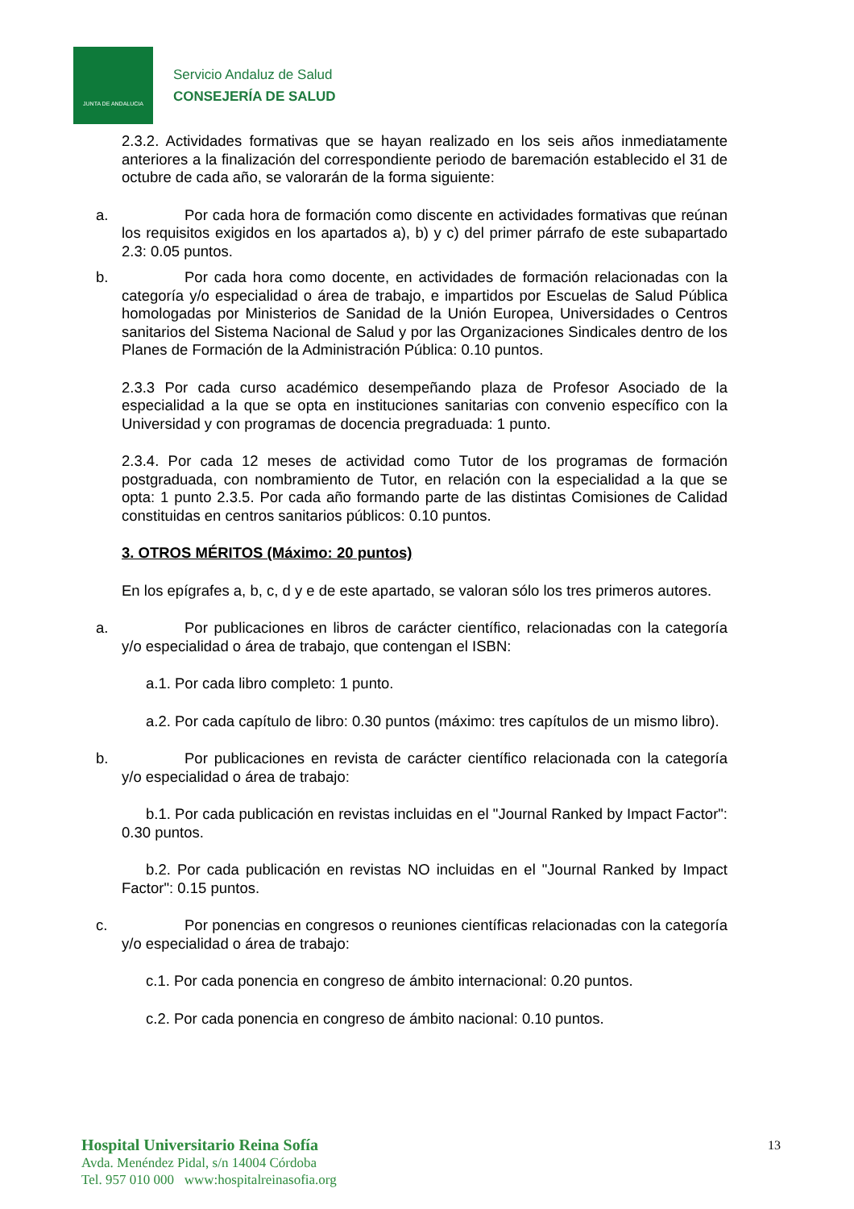JUNTA DE ANDALUCIA
Servicio Andaluz de Salud
CONSEJERÍA DE SALUD
2.3.2. Actividades formativas que se hayan realizado en los seis años inmediatamente anteriores a la finalización del correspondiente periodo de baremación establecido el 31 de octubre de cada año, se valorarán de la forma siguiente:
a. Por cada hora de formación como discente en actividades formativas que reúnan los requisitos exigidos en los apartados a), b) y c) del primer párrafo de este subapartado 2.3: 0.05 puntos.
b. Por cada hora como docente, en actividades de formación relacionadas con la categoría y/o especialidad o área de trabajo, e impartidos por Escuelas de Salud Pública homologadas por Ministerios de Sanidad de la Unión Europea, Universidades o Centros sanitarios del Sistema Nacional de Salud y por las Organizaciones Sindicales dentro de los Planes de Formación de la Administración Pública: 0.10 puntos.
2.3.3 Por cada curso académico desempeñando plaza de Profesor Asociado de la especialidad a la que se opta en instituciones sanitarias con convenio específico con la Universidad y con programas de docencia pregraduada: 1 punto.
2.3.4. Por cada 12 meses de actividad como Tutor de los programas de formación postgraduada, con nombramiento de Tutor, en relación con la especialidad a la que se opta: 1 punto 2.3.5. Por cada año formando parte de las distintas Comisiones de Calidad constituidas en centros sanitarios públicos: 0.10 puntos.
3. OTROS MÉRITOS (Máximo: 20 puntos)
En los epígrafes a, b, c, d y e de este apartado, se valoran sólo los tres primeros autores.
a. Por publicaciones en libros de carácter científico, relacionadas con la categoría y/o especialidad o área de trabajo, que contengan el ISBN:
a.1. Por cada libro completo: 1 punto.
a.2. Por cada capítulo de libro: 0.30 puntos (máximo: tres capítulos de un mismo libro).
b. Por publicaciones en revista de carácter científico relacionada con la categoría y/o especialidad o área de trabajo:
b.1. Por cada publicación en revistas incluidas en el "Journal Ranked by Impact Factor": 0.30 puntos.
b.2. Por cada publicación en revistas NO incluidas en el "Journal Ranked by Impact Factor": 0.15 puntos.
c. Por ponencias en congresos o reuniones científicas relacionadas con la categoría y/o especialidad o área de trabajo:
c.1. Por cada ponencia en congreso de ámbito internacional: 0.20 puntos.
c.2. Por cada ponencia en congreso de ámbito nacional: 0.10 puntos.
Hospital Universitario Reina Sofía
Avda. Menéndez Pidal, s/n 14004 Córdoba
Tel. 957 010 000 www:hospitalreinasofia.org
13